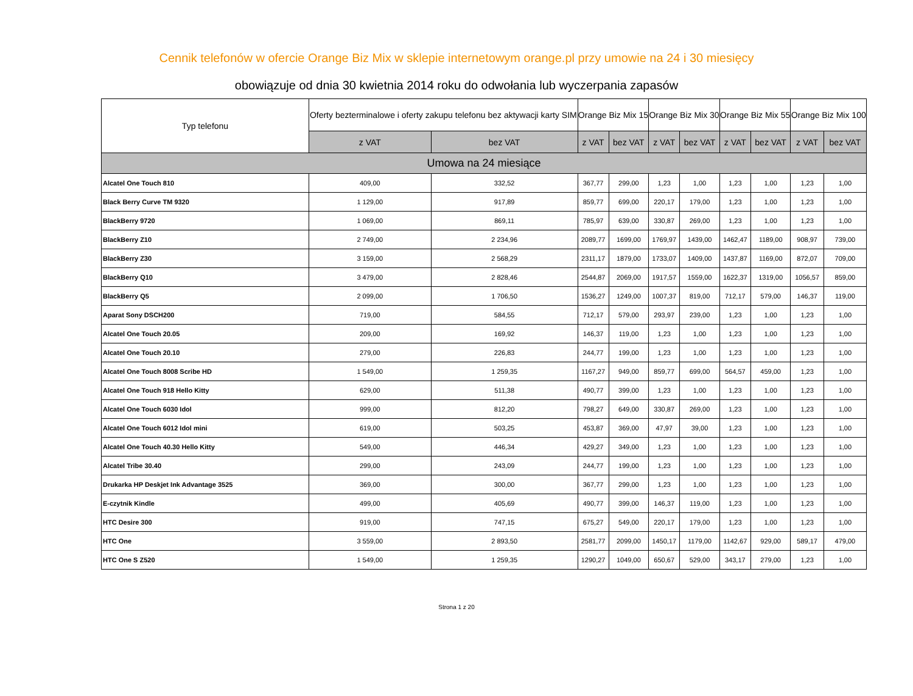Cennik telefonów w ofercie Orange Biz Mix w sklepie internetowym orange.pl przy umowie na 24 i 30 miesięcy
obowiązuje od dnia 30 kwietnia 2014 roku do odwołania lub wyczerpania zapasów
| Typ telefonu | Oferty bezterminalowe i oferty zakupu telefonu bez aktywacji karty SIM | | Orange Biz Mix 15 | | Orange Biz Mix 30 | | Orange Biz Mix 55 | | Orange Biz Mix 100 | |
| --- | --- | --- | --- | --- | --- | --- | --- | --- | --- | --- |
| | z VAT | bez VAT | z VAT | bez VAT | z VAT | bez VAT | z VAT | bez VAT | z VAT | bez VAT |
| Umowa na 24 miesiące | | | | | | | | | | |
| Alcatel One Touch 810 | 409,00 | 332,52 | 367,77 | 299,00 | 1,23 | 1,00 | 1,23 | 1,00 | 1,23 | 1,00 |
| Black Berry Curve TM 9320 | 1 129,00 | 917,89 | 859,77 | 699,00 | 220,17 | 179,00 | 1,23 | 1,00 | 1,23 | 1,00 |
| BlackBerry 9720 | 1 069,00 | 869,11 | 785,97 | 639,00 | 330,87 | 269,00 | 1,23 | 1,00 | 1,23 | 1,00 |
| BlackBerry Z10 | 2 749,00 | 2 234,96 | 2089,77 | 1699,00 | 1769,97 | 1439,00 | 1462,47 | 1189,00 | 908,97 | 739,00 |
| BlackBerry Z30 | 3 159,00 | 2 568,29 | 2311,17 | 1879,00 | 1733,07 | 1409,00 | 1437,87 | 1169,00 | 872,07 | 709,00 |
| BlackBerry Q10 | 3 479,00 | 2 828,46 | 2544,87 | 2069,00 | 1917,57 | 1559,00 | 1622,37 | 1319,00 | 1056,57 | 859,00 |
| BlackBerry Q5 | 2 099,00 | 1 706,50 | 1536,27 | 1249,00 | 1007,37 | 819,00 | 712,17 | 579,00 | 146,37 | 119,00 |
| Aparat Sony DSCH200 | 719,00 | 584,55 | 712,17 | 579,00 | 293,97 | 239,00 | 1,23 | 1,00 | 1,23 | 1,00 |
| Alcatel One Touch 20.05 | 209,00 | 169,92 | 146,37 | 119,00 | 1,23 | 1,00 | 1,23 | 1,00 | 1,23 | 1,00 |
| Alcatel One Touch 20.10 | 279,00 | 226,83 | 244,77 | 199,00 | 1,23 | 1,00 | 1,23 | 1,00 | 1,23 | 1,00 |
| Alcatel One Touch 8008 Scribe HD | 1 549,00 | 1 259,35 | 1167,27 | 949,00 | 859,77 | 699,00 | 564,57 | 459,00 | 1,23 | 1,00 |
| Alcatel One Touch 918 Hello Kitty | 629,00 | 511,38 | 490,77 | 399,00 | 1,23 | 1,00 | 1,23 | 1,00 | 1,23 | 1,00 |
| Alcatel One Touch 6030 Idol | 999,00 | 812,20 | 798,27 | 649,00 | 330,87 | 269,00 | 1,23 | 1,00 | 1,23 | 1,00 |
| Alcatel One Touch 6012 Idol mini | 619,00 | 503,25 | 453,87 | 369,00 | 47,97 | 39,00 | 1,23 | 1,00 | 1,23 | 1,00 |
| Alcatel One Touch 40.30 Hello Kitty | 549,00 | 446,34 | 429,27 | 349,00 | 1,23 | 1,00 | 1,23 | 1,00 | 1,23 | 1,00 |
| Alcatel Tribe 30.40 | 299,00 | 243,09 | 244,77 | 199,00 | 1,23 | 1,00 | 1,23 | 1,00 | 1,23 | 1,00 |
| Drukarka HP Deskjet Ink Advantage 3525 | 369,00 | 300,00 | 367,77 | 299,00 | 1,23 | 1,00 | 1,23 | 1,00 | 1,23 | 1,00 |
| E-czytnik Kindle | 499,00 | 405,69 | 490,77 | 399,00 | 146,37 | 119,00 | 1,23 | 1,00 | 1,23 | 1,00 |
| HTC Desire 300 | 919,00 | 747,15 | 675,27 | 549,00 | 220,17 | 179,00 | 1,23 | 1,00 | 1,23 | 1,00 |
| HTC One | 3 559,00 | 2 893,50 | 2581,77 | 2099,00 | 1450,17 | 1179,00 | 1142,67 | 929,00 | 589,17 | 479,00 |
| HTC One S Z520 | 1 549,00 | 1 259,35 | 1290,27 | 1049,00 | 650,67 | 529,00 | 343,17 | 279,00 | 1,23 | 1,00 |
Strona 1 z 20